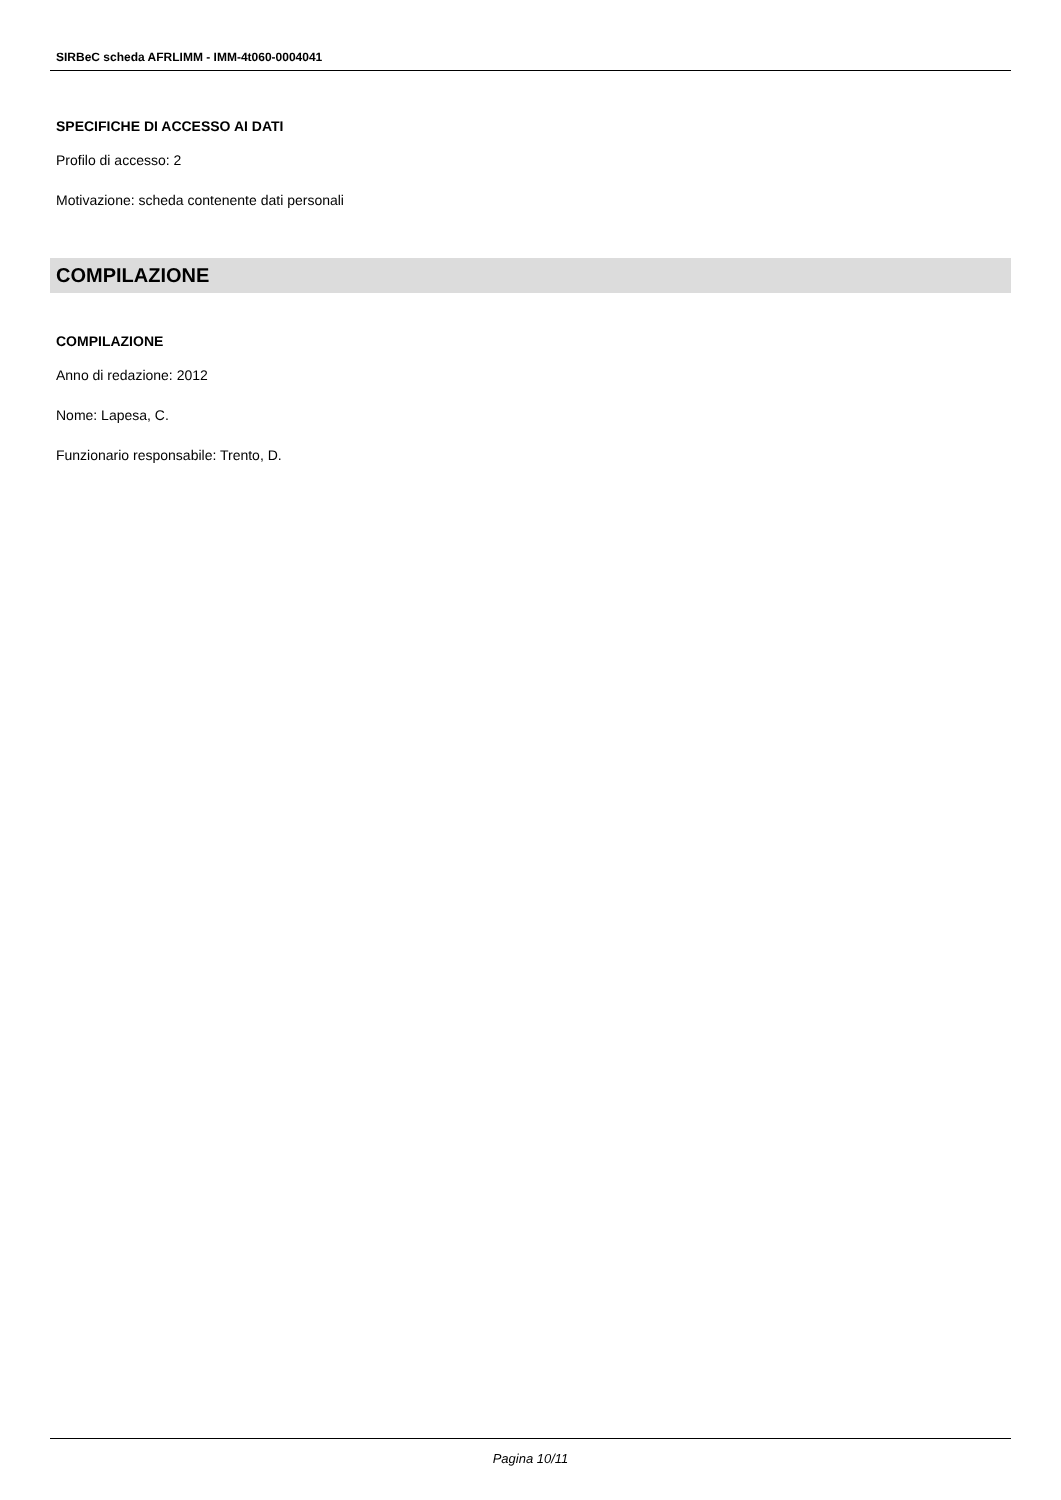SIRBeC scheda AFRLIMM - IMM-4t060-0004041
SPECIFICHE DI ACCESSO AI DATI
Profilo di accesso: 2
Motivazione: scheda contenente dati personali
COMPILAZIONE
COMPILAZIONE
Anno di redazione: 2012
Nome: Lapesa, C.
Funzionario responsabile: Trento, D.
Pagina 10/11